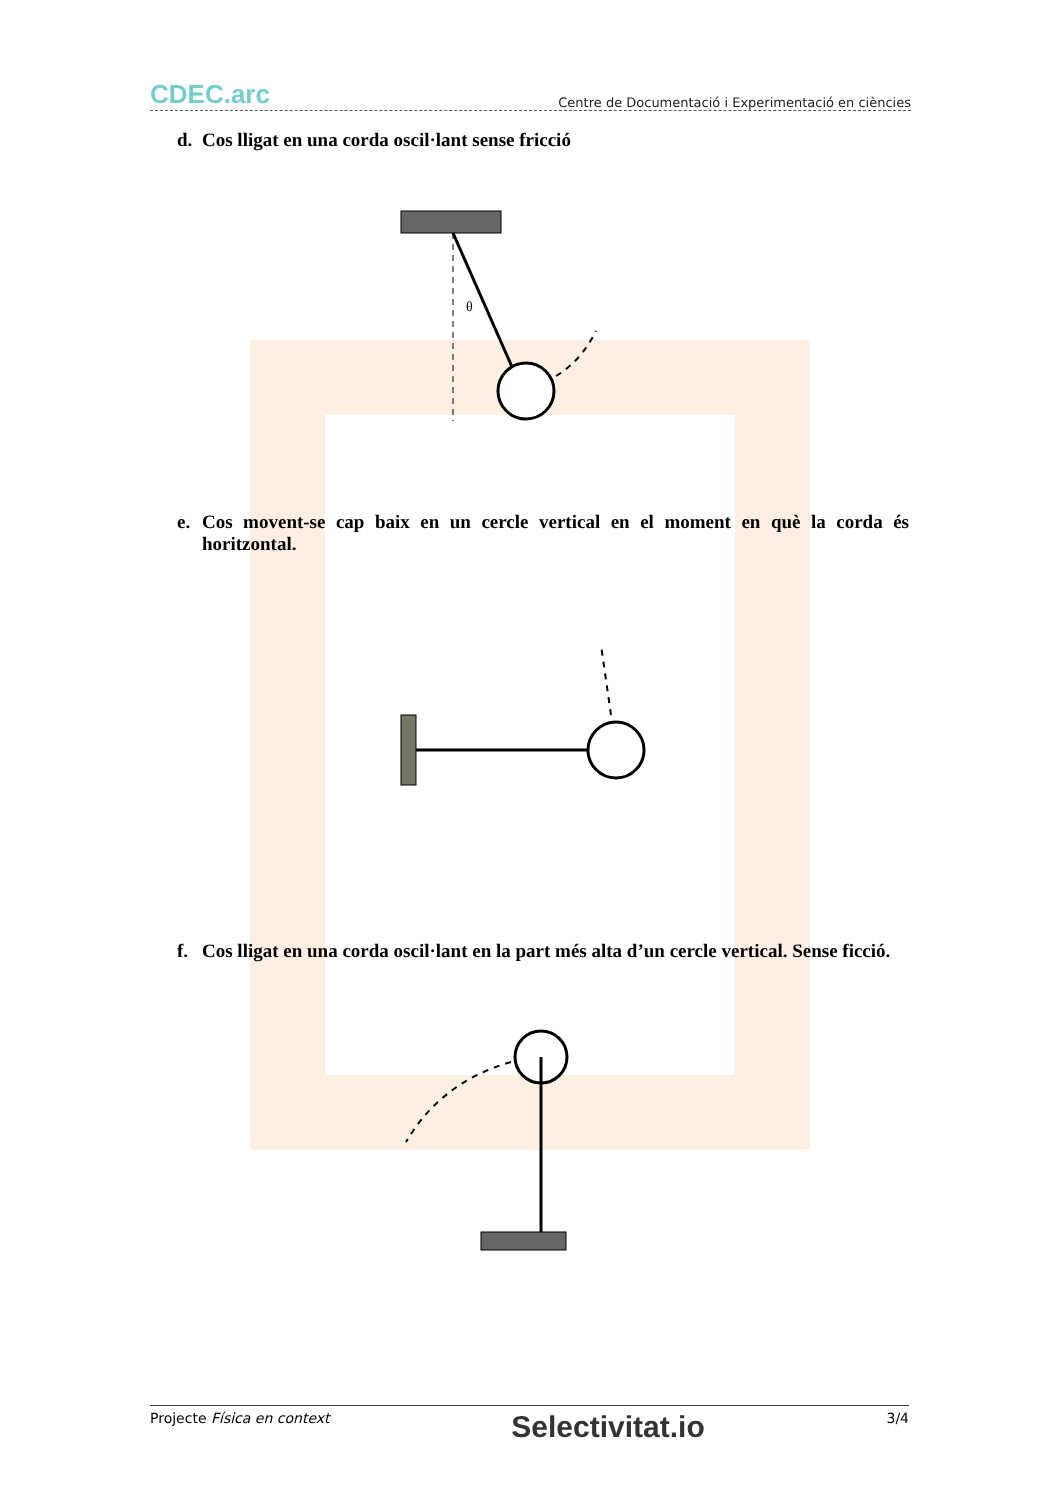CDEC.arc
Centre de Documentació i Experimentació en ciències
d. Cos lligat en una corda oscil·lant sense fricció
θ
e. Cos movent-se cap baix en un cercle vertical en el moment en què la corda és horitzontal.
f. Cos lligat en una corda oscil·lant en la part més alta d’un cercle vertical. Sense ficció.
Projecte Física en context Selectivitat.io 3/4